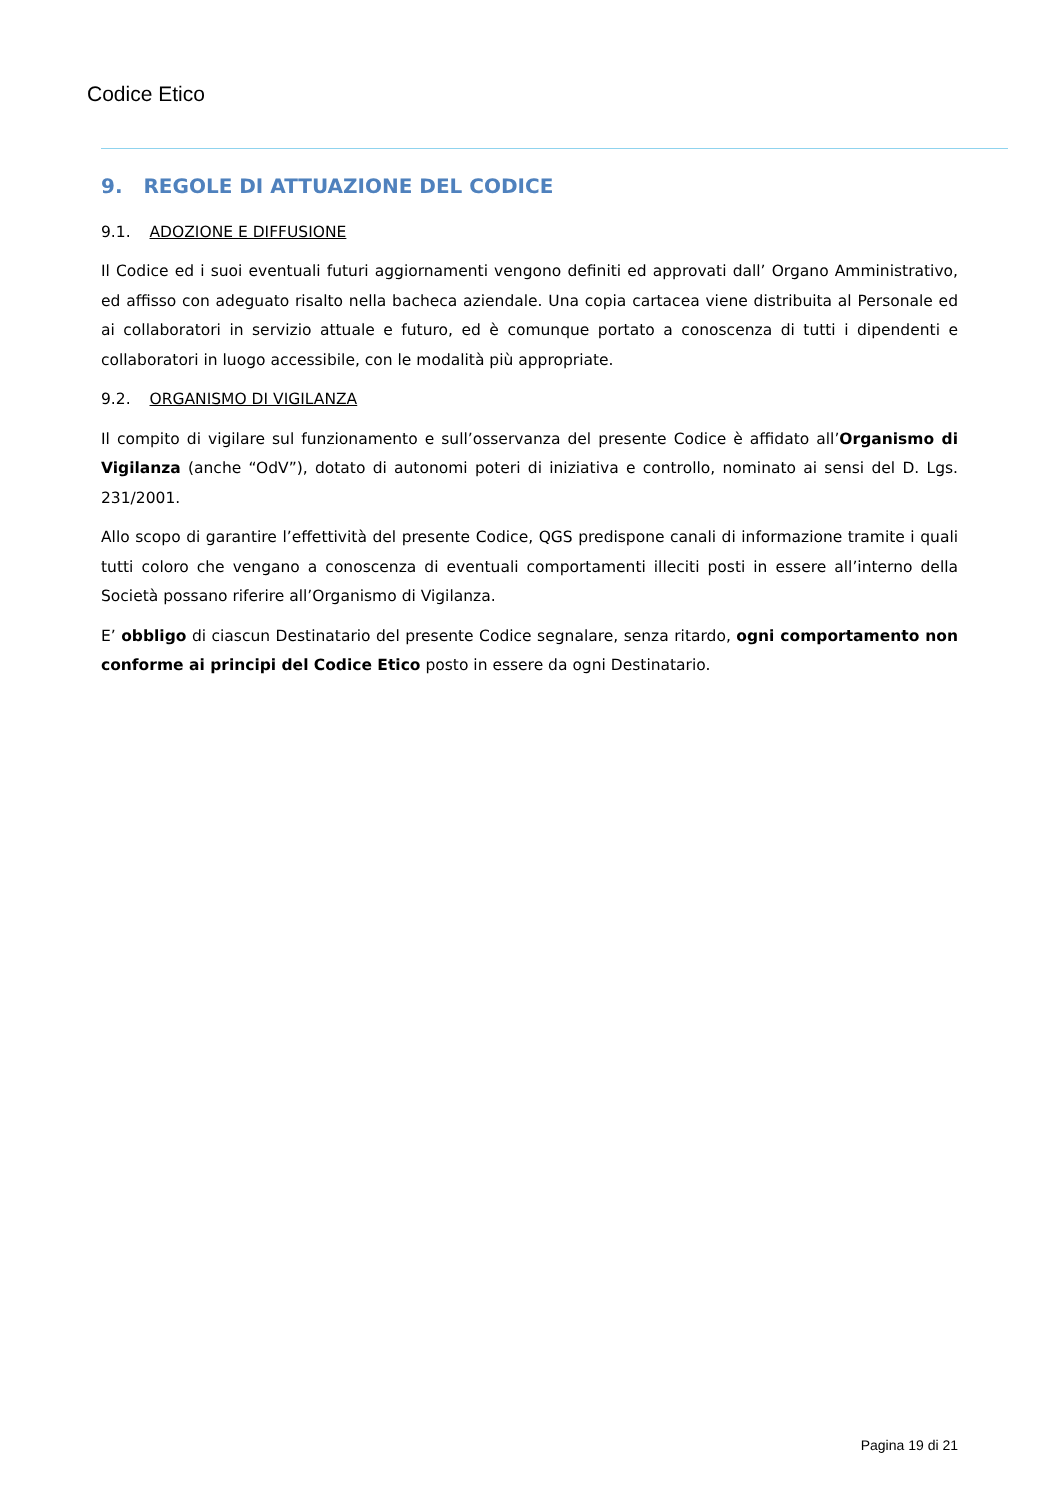Codice Etico
9. REGOLE DI ATTUAZIONE DEL CODICE
9.1. ADOZIONE E DIFFUSIONE
Il Codice ed i suoi eventuali futuri aggiornamenti vengono definiti ed approvati dall’ Organo Amministrativo, ed affisso con adeguato risalto nella bacheca aziendale. Una copia cartacea viene distribuita al Personale ed ai collaboratori in servizio attuale e futuro, ed è comunque portato a conoscenza di tutti i dipendenti e collaboratori in luogo accessibile, con le modalità più appropriate.
9.2. ORGANISMO DI VIGILANZA
Il compito di vigilare sul funzionamento e sull’osservanza del presente Codice è affidato all’Organismo di Vigilanza (anche “OdV”), dotato di autonomi poteri di iniziativa e controllo, nominato ai sensi del D. Lgs. 231/2001.
Allo scopo di garantire l’effettività del presente Codice, QGS predispone canali di informazione tramite i quali tutti coloro che vengano a conoscenza di eventuali comportamenti illeciti posti in essere all’interno della Società possano riferire all’Organismo di Vigilanza.
E’ obbligo di ciascun Destinatario del presente Codice segnalare, senza ritardo, ogni comportamento non conforme ai principi del Codice Etico posto in essere da ogni Destinatario.
Pagina 19 di 21